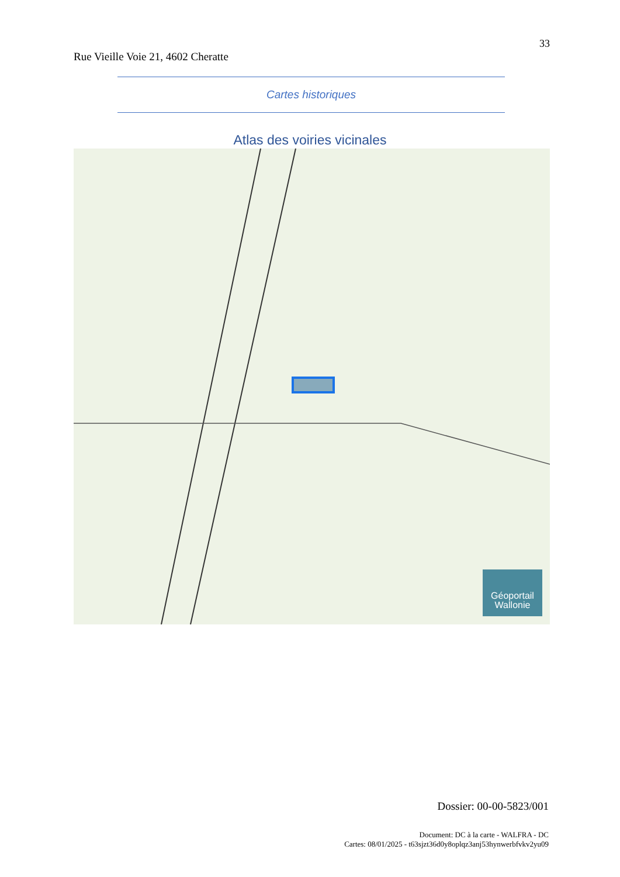33
Rue Vieille Voie 21, 4602 Cheratte
Cartes historiques
Atlas des voiries vicinales
Géoportail
Wallonie
Dossier: 00-00-5823/001
Document: DC à la carte - WALFRA - DC
Cartes: 08/01/2025 - t63sjzt36d0y8oplqz3anj53hynwerbfvkv2yu09